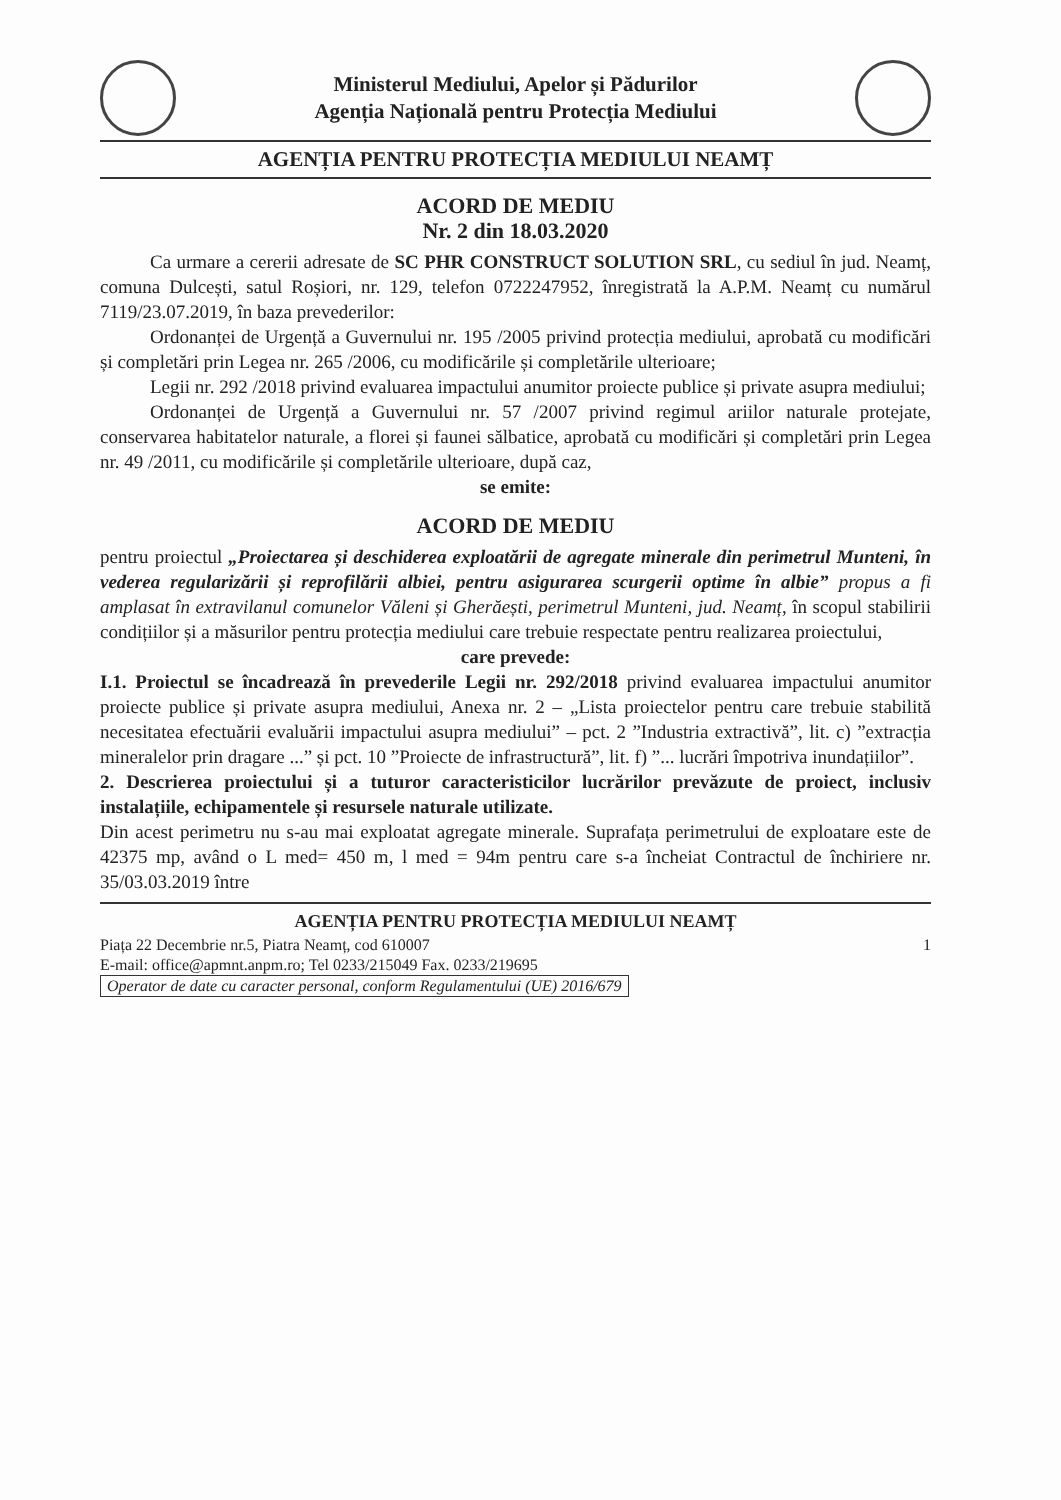Ministerul Mediului, Apelor și Pădurilor
Agenția Națională pentru Protecția Mediului
AGENȚIA PENTRU PROTECȚIA MEDIULUI NEAMȚ
ACORD DE MEDIU
Nr. 2 din 18.03.2020
Ca urmare a cererii adresate de SC PHR CONSTRUCT SOLUTION SRL, cu sediul în jud. Neamț, comuna Dulcești, satul Roșiori, nr. 129, telefon 0722247952, înregistrată la A.P.M. Neamț cu numărul 7119/23.07.2019, în baza prevederilor:
Ordonanței de Urgență a Guvernului nr. 195 /2005 privind protecția mediului, aprobată cu modificări și completări prin Legea nr. 265 /2006, cu modificările și completările ulterioare;
Legii nr. 292 /2018 privind evaluarea impactului anumitor proiecte publice și private asupra mediului;
Ordonanței de Urgență a Guvernului nr. 57 /2007 privind regimul ariilor naturale protejate, conservarea habitatelor naturale, a florei și faunei sălbatice, aprobată cu modificări și completări prin Legea nr. 49 /2011, cu modificările și completările ulterioare, după caz,
se emite:
ACORD DE MEDIU
pentru proiectul „Proiectarea și deschiderea exploatării de agregate minerale din perimetrul Munteni, în vederea regularizării și reprofilării albiei, pentru asigurarea scurgerii optime în albie” propus a fi amplasat în extravilanul comunelor Văleni și Gherăești, perimetrul Munteni, jud. Neamț, în scopul stabilirii condițiilor și a măsurilor pentru protecția mediului care trebuie respectate pentru realizarea proiectului,
care prevede:
I.1. Proiectul se încadrează în prevederile Legii nr. 292/2018 privind evaluarea impactului anumitor proiecte publice și private asupra mediului, Anexa nr. 2 – „Lista proiectelor pentru care trebuie stabilită necesitatea efectuării evaluării impactului asupra mediului” – pct. 2 ”Industria extractivă”, lit. c) ”extracția mineralelor prin dragare ...” și pct. 10 ”Proiecte de infrastructură”, lit. f) ”... lucrări împotriva inundațiilor”.
2. Descrierea proiectului și a tuturor caracteristicilor lucrărilor prevăzute de proiect, inclusiv instalațiile, echipamentele și resursele naturale utilizate.
Din acest perimetru nu s-au mai exploatat agregate minerale. Suprafața perimetrului de exploatare este de 42375 mp, având o L med= 450 m, l med = 94m pentru care s-a încheiat Contractul de închiriere nr. 35/03.03.2019 între
AGENȚIA PENTRU PROTECȚIA MEDIULUI NEAMȚ
Piața 22 Decembrie nr.5, Piatra Neamț, cod 610007 1
E-mail: office@apmnt.anpm.ro; Tel 0233/215049 Fax. 0233/219695
Operator de date cu caracter personal, conform Regulamentului (UE) 2016/679